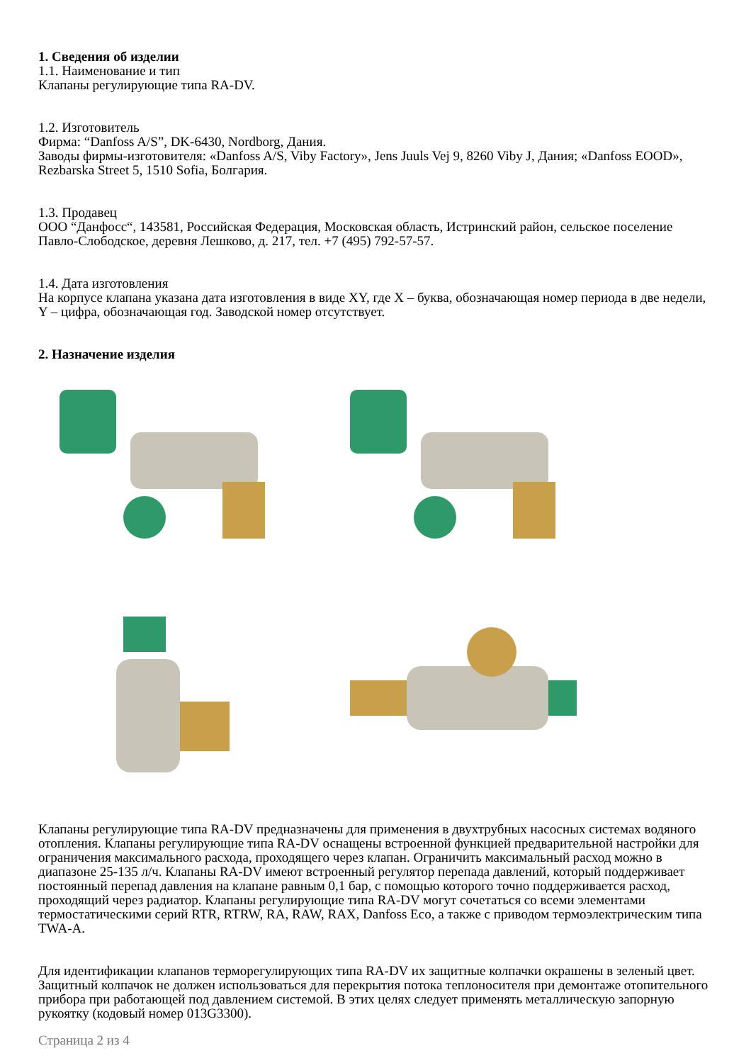1. Сведения об изделии
1.1. Наименование и тип
Клапаны регулирующие типа RA-DV.
1.2. Изготовитель
Фирма: “Danfoss A/S”, DK-6430, Nordborg, Дания.
Заводы фирмы-изготовителя: «Danfoss A/S, Viby Factory», Jens Juuls Vej 9, 8260 Viby J, Дания; «Danfoss EOOD», Rezbarska Street 5, 1510 Sofia, Болгария.
1.3. Продавец
ООО “Данфосс“, 143581, Российская Федерация, Московская область, Истринский район, сельское поселение Павло-Слободское, деревня Лешково, д. 217, тел. +7 (495) 792-57-57.
1.4. Дата изготовления
На корпусе клапана указана дата изготовления в виде XY, где X – буква, обозначающая номер периода в две недели, Y – цифра, обозначающая год. Заводской номер отсутствует.
2. Назначение изделия
Клапаны регулирующие типа RA-DV предназначены для применения в двухтрубных насосных системах водяного отопления. Клапаны регулирующие типа RA-DV оснащены встроенной функцией предварительной настройки для ограничения максимального расхода, проходящего через клапан. Ограничить максимальный расход можно в диапазоне 25-135 л/ч. Клапаны RA-DV имеют встроенный регулятор перепада давлений, который поддерживает постоянный перепад давления на клапане равным 0,1 бар, с помощью которого точно поддерживается расход, проходящий через радиатор. Клапаны регулирующие типа RA-DV могут сочетаться со всеми элементами термостатическими серий RTR, RTRW, RA, RAW, RAX, Danfoss Eco, а также с приводом термоэлектрическим типа TWA-A.
Для идентификации клапанов терморегулирующих типа RA-DV их защитные колпачки окрашены в зеленый цвет. Защитный колпачок не должен использоваться для перекрытия потока теплоносителя при демонтаже отопительного прибора при работающей под давлением системой. В этих целях следует применять металлическую запорную рукоятку (кодовый номер 013G3300).
Страница 2 из 4